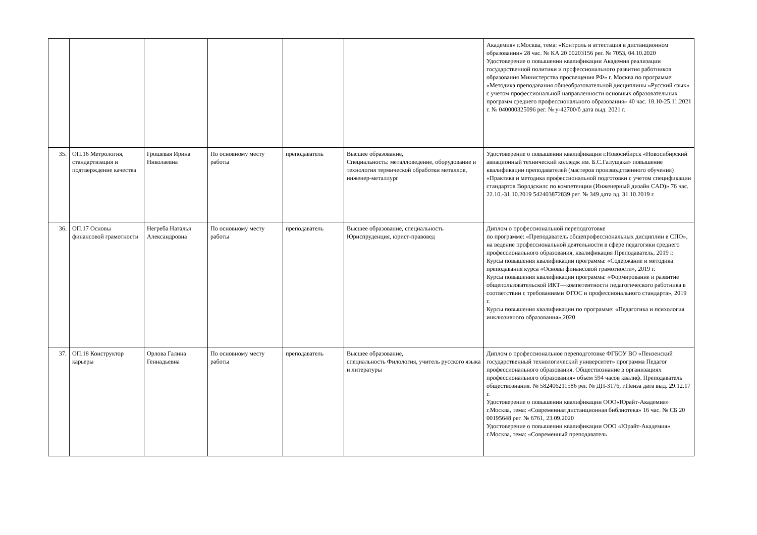| | | | | | | Академия» г.Москва, тема: «Контроль и аттестация в дистанционном образовании» 28 час. № КА 20 00203156 рег. № 7053, 04.10.2020 Удостоверение о повышении квалификации Академия реализации государственной политики и профессионального развития работников образования Министерства просвещения РФ» г. Москва по программе: «Методика преподавания общеобразовательной дисциплины «Русский язык» с учетом профессиональной направленности основных образовательных программ среднего профессионального образования» 40 час. 18.10-25.11.2021 г. № 040000325096 рег. № у-42700/б дата выд. 2021 г. |
| 35. | ОП.16 Метрология, стандартизация и подтверждение качества | Грошевая Ирина Николаевна | По основному месту работы | преподаватель | Высшее образование, Специальность: металловедение, оборудование и технология термической обработки металлов, инженер-металлург | Удостоверение о повышении квалификации г.Новосибирск «Новосибирский авиационный технический колледж им. Б.С.Галущака» повышение квалификации преподавателей (мастеров производственного обучения) «Практика и методика профессиональной подготовки с учетом спецификации стандартов Ворлдскилс по компетенции (Инженерный дизайн CAD)» 76 час. 22.10.-31.10.2019 542403872839 рег. № 349 дата вд. 31.10.2019 г. |
| 36. | ОП.17 Основы финансовой грамотности | Негреба Наталья Александровна | По основному месту работы | преподаватель | Высшее образование, специальность Юриспруденция, юрист-правовед | Диплом о профессиональной переподготовке по программе: «Преподаватель общепрофессиональных дисциплин в СПО», на ведение профессиональной деятельности в сфере педагогики среднего профессионального образования, квалификация Преподаватель, 2019 г. Курсы повышения квалификации программа: «Содержание и методика преподавания курса «Основы финансовой грамотности», 2019 г. Курсы повышения квалификации программа: «Формирование и развитие общепользовательской ИКТ—компетентности педагогического работника в соответствии с требованиями ФГОС и профессионального стандарта», 2019 г. Курсы повышения квалификации по программе: «Педагогика и психология инклюзивного образования»,2020 |
| 37. | ОП.18 Конструктор карьеры | Орлова Галина Геннадьевна | По основному месту работы | преподаватель | Высшее образование, специальность Филология, учитель русского языка и литературы | Диплом о профессиональное переподготовке ФГБОУ ВО «Пензенский государственный технологический университет» программа Педагог профессионального образования. Обществознание в организациях профессионального образования» объем 594 часов квалиф. Преподаватель обществознания. № 582406211586 рег. № ДП-3176, г.Пенза дата выд. 29.12.17 г. Удостоверение о повышении квалификации ООО«Юрайт-Академия» г.Москва, тема: «Современная дистанционная библиотека» 16 час. № СБ 20 00195648 рег. № 6761, 23.09.2020 Удостоверение о повышении квалификации ООО «Юрайт-Академия» г.Москва, тема: «Современный преподаватель |